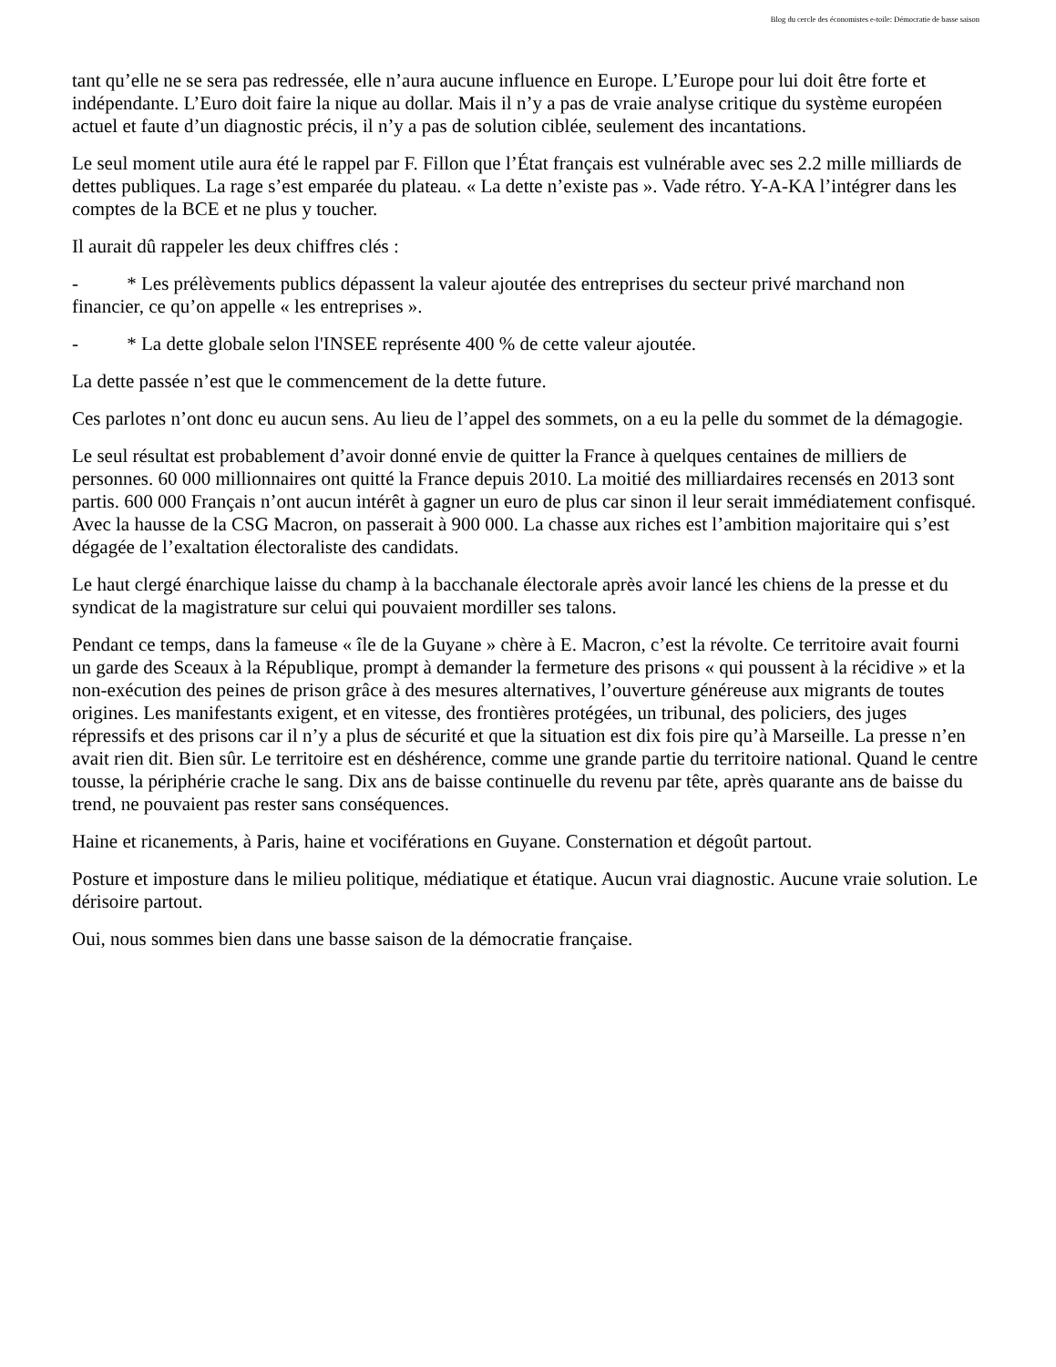Blog du cercle des économistes e-toile: Démocratie de basse saison
tant qu’elle ne se sera pas redressée, elle n’aura aucune influence en Europe. L’Europe pour lui doit être forte et indépendante. L’Euro doit faire la nique au dollar. Mais il n’y a pas de vraie analyse critique du système européen actuel et faute d’un diagnostic précis, il n’y a pas de solution ciblée, seulement des incantations.
Le seul moment utile aura été le rappel par F. Fillon que l’État français est vulnérable avec ses 2.2 mille milliards de dettes publiques. La rage s’est emparée du plateau. « La dette n’existe pas ». Vade rétro. Y-A-KA l’intégrer dans les comptes de la BCE et ne plus y toucher.
Il aurait dû rappeler les deux chiffres clés :
- * Les prélèvements publics dépassent la valeur ajoutée des entreprises du secteur privé marchand non financier, ce qu’on appelle « les entreprises ».
- * La dette globale selon l'INSEE représente 400 % de cette valeur ajoutée.
La dette passée n’est que le commencement de la dette future.
Ces parlotes n’ont donc eu aucun sens. Au lieu de l’appel des sommets, on a eu la pelle du sommet de la démagogie.
Le seul résultat est probablement d’avoir donné envie de quitter la France à quelques centaines de milliers de personnes. 60 000 millionnaires ont quitté la France depuis 2010. La moitié des milliardaires recensés en 2013 sont partis. 600 000 Français n’ont aucun intérêt à gagner un euro de plus car sinon il leur serait immédiatement confisqué. Avec la hausse de la CSG Macron, on passerait à 900 000. La chasse aux riches est l’ambition majoritaire qui s’est dégagée de l’exaltation électoraliste des candidats.
Le haut clergé énarchique laisse du champ à la bacchanale électorale après avoir lancé les chiens de la presse et du syndicat de la magistrature sur celui qui pouvaient mordiller ses talons.
Pendant ce temps, dans la fameuse « île de la Guyane » chère à E. Macron, c’est la révolte. Ce territoire avait fourni un garde des Sceaux à la République, prompt à demander la fermeture des prisons « qui poussent à la récidive » et la non-exécution des peines de prison grâce à des mesures alternatives, l’ouverture généreuse aux migrants de toutes origines. Les manifestants exigent, et en vitesse, des frontières protégées, un tribunal, des policiers, des juges répressifs et des prisons car il n’y a plus de sécurité et que la situation est dix fois pire qu’à Marseille. La presse n’en avait rien dit. Bien sûr. Le territoire est en déshérence, comme une grande partie du territoire national. Quand le centre tousse, la périphérie crache le sang. Dix ans de baisse continuelle du revenu par tête, après quarante ans de baisse du trend, ne pouvaient pas rester sans conséquences.
Haine et ricanements, à Paris, haine et vociférations en Guyane. Consternation et dégoût partout.
Posture et imposture dans le milieu politique, médiatique et étatique. Aucun vrai diagnostic. Aucune vraie solution. Le dérisoire partout.
Oui, nous sommes bien dans une basse saison de la démocratie française.